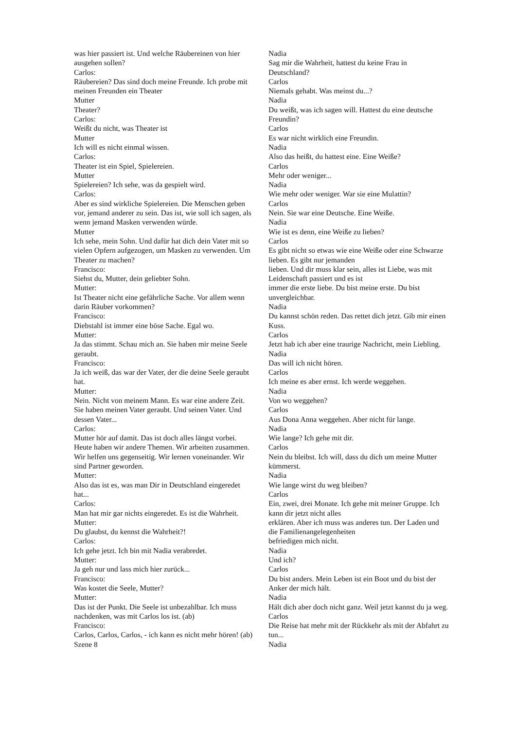was hier passiert ist. Und welche Räubereinen von hier ausgehen sollen?
Carlos:
Räubereien? Das sind doch meine Freunde. Ich probe mit meinen Freunden ein Theater
Mutter
Theater?
Carlos:
Weißt du nicht, was Theater ist
Mutter
Ich will es nicht einmal wissen.
Carlos:
Theater ist ein Spiel, Spielereien.
Mutter
Spielereien? Ich sehe, was da gespielt wird.
Carlos:
Aber es sind wirkliche Spielereien. Die Menschen geben vor, jemand anderer zu sein. Das ist, wie soll ich sagen, als wenn jemand Masken verwenden würde.
Mutter
Ich sehe, mein Sohn. Und dafür hat dich dein Vater mit so vielen Opfern aufgezogen, um Masken zu verwenden. Um Theater zu machen?
Francisco:
Siehst du, Mutter, dein geliebter Sohn.
Mutter:
Ist Theater nicht eine gefährliche Sache. Vor allem wenn darin Räuber vorkommen?
Francisco:
Diebstahl ist immer eine böse Sache. Egal wo.
Mutter:
Ja das stimmt. Schau mich an. Sie haben mir meine Seele geraubt.
Francisco:
Ja ich weiß, das war der Vater, der die deine Seele geraubt hat.
Mutter:
Nein. Nicht von meinem Mann. Es war eine andere Zeit. Sie haben meinen Vater geraubt. Und seinen Vater. Und dessen Vater...
Carlos:
Mutter hör auf damit. Das ist doch alles längst vorbei. Heute haben wir andere Themen. Wir arbeiten zusammen. Wir helfen uns gegenseitig. Wir lernen voneinander. Wir sind Partner geworden.
Mutter:
Also das ist es, was man Dir in Deutschland eingeredet hat...
Carlos:
Man hat mir gar nichts eingeredet. Es ist die Wahrheit.
Mutter:
Du glaubst, du kennst die Wahrheit?!
Carlos:
Ich gehe jetzt. Ich bin mit Nadia verabredet.
Mutter:
Ja geh nur und lass mich hier zurück...
Francisco:
Was kostet die Seele, Mutter?
Mutter:
Das ist der Punkt. Die Seele ist unbezahlbar. Ich muss nachdenken, was mit Carlos los ist. (ab)
Francisco:
Carlos, Carlos, Carlos, - ich kann es nicht mehr hören! (ab)
Szene 8
Nadia
Sag mir die Wahrheit, hattest du keine Frau in Deutschland?
Carlos
Niemals gehabt. Was meinst du...?
Nadia
Du weißt, was ich sagen will. Hattest du eine deutsche Freundin?
Carlos
Es war nicht wirklich eine Freundin.
Nadia
Also das heißt, du hattest eine. Eine Weiße?
Carlos
Mehr oder weniger...
Nadia
Wie mehr oder weniger. War sie eine Mulattin?
Carlos
Nein. Sie war eine Deutsche. Eine Weiße.
Nadia
Wie ist es denn, eine Weiße zu lieben?
Carlos
Es gibt nicht so etwas wie eine Weiße oder eine Schwarze lieben. Es gibt nur jemanden
lieben. Und dir muss klar sein, alles ist Liebe, was mit Leidenschaft passiert und es ist
immer die erste liebe. Du bist meine erste. Du bist unvergleichbar.
Nadia
Du kannst schön reden. Das rettet dich jetzt. Gib mir einen Kuss.
Carlos
Jetzt hab ich aber eine traurige Nachricht, mein Liebling.
Nadia
Das will ich nicht hören.
Carlos
Ich meine es aber ernst. Ich werde weggehen.
Nadia
Von wo weggehen?
Carlos
Aus Dona Anna weggehen. Aber nicht für lange.
Nadia
Wie lange? Ich gehe mit dir.
Carlos
Nein du bleibst. Ich will, dass du dich um meine Mutter kümmerst.
Nadia
Wie lange wirst du weg bleiben?
Carlos
Ein, zwei, drei Monate. Ich gehe mit meiner Gruppe. Ich kann dir jetzt nicht alles
erklären. Aber ich muss was anderes tun. Der Laden und die Familienangelegenheiten
befriedigen mich nicht.
Nadia
Und ich?
Carlos
Du bist anders. Mein Leben ist ein Boot und du bist der Anker der mich hält.
Nadia
Hält dich aber doch nicht ganz. Weil jetzt kannst du ja weg.
Carlos
Die Reise hat mehr mit der Rückkehr als mit der Abfahrt zu tun...
Nadia